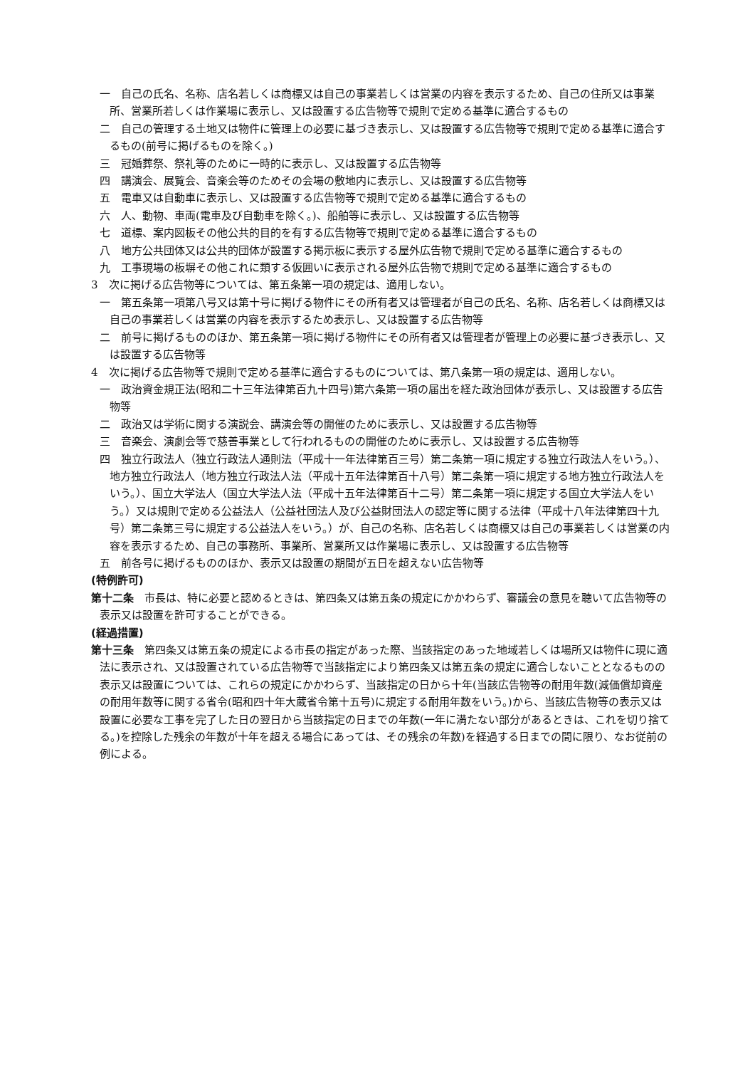一　自己の氏名、名称、店名若しくは商標又は自己の事業若しくは営業の内容を表示するため、自己の住所又は事業所、営業所若しくは作業場に表示し、又は設置する広告物等で規則で定める基準に適合するもの
二　自己の管理する土地又は物件に管理上の必要に基づき表示し、又は設置する広告物等で規則で定める基準に適合するもの(前号に掲げるものを除く。)
三　冠婚葬祭、祭礼等のために一時的に表示し、又は設置する広告物等
四　講演会、展覧会、音楽会等のためその会場の敷地内に表示し、又は設置する広告物等
五　電車又は自動車に表示し、又は設置する広告物等で規則で定める基準に適合するもの
六　人、動物、車両(電車及び自動車を除く。)、船舶等に表示し、又は設置する広告物等
七　道標、案内図板その他公共的目的を有する広告物等で規則で定める基準に適合するもの
八　地方公共団体又は公共的団体が設置する掲示板に表示する屋外広告物で規則で定める基準に適合するもの
九　工事現場の板塀その他これに類する仮囲いに表示される屋外広告物で規則で定める基準に適合するもの
3　次に掲げる広告物等については、第五条第一項の規定は、適用しない。
一　第五条第一項第八号又は第十号に掲げる物件にその所有者又は管理者が自己の氏名、名称、店名若しくは商標又は自己の事業若しくは営業の内容を表示するため表示し、又は設置する広告物等
二　前号に掲げるもののほか、第五条第一項に掲げる物件にその所有者又は管理者が管理上の必要に基づき表示し、又は設置する広告物等
4　次に掲げる広告物等で規則で定める基準に適合するものについては、第八条第一項の規定は、適用しない。
一　政治資金規正法(昭和二十三年法律第百九十四号)第六条第一項の届出を経た政治団体が表示し、又は設置する広告物等
二　政治又は学術に関する演説会、講演会等の開催のために表示し、又は設置する広告物等
三　音楽会、演劇会等で慈善事業として行われるものの開催のために表示し、又は設置する広告物等
四　独立行政法人（独立行政法人通則法（平成十一年法律第百三号）第二条第一項に規定する独立行政法人をいう。）、地方独立行政法人（地方独立行政法人法（平成十五年法律第百十八号）第二条第一項に規定する地方独立行政法人をいう。）、国立大学法人（国立大学法人法（平成十五年法律第百十二号）第二条第一項に規定する国立大学法人をいう。）又は規則で定める公益法人（公益社団法人及び公益財団法人の認定等に関する法律（平成十八年法律第四十九号）第二条第三号に規定する公益法人をいう。）が、自己の名称、店名若しくは商標又は自己の事業若しくは営業の内容を表示するため、自己の事務所、事業所、営業所又は作業場に表示し、又は設置する広告物等
五　前各号に掲げるもののほか、表示又は設置の期間が五日を超えない広告物等
(特例許可)
第十二条　市長は、特に必要と認めるときは、第四条又は第五条の規定にかかわらず、審議会の意見を聴いて広告物等の表示又は設置を許可することができる。
(経過措置)
第十三条　第四条又は第五条の規定による市長の指定があった際、当該指定のあった地域若しくは場所又は物件に現に適法に表示され、又は設置されている広告物等で当該指定により第四条又は第五条の規定に適合しないこととなるものの表示又は設置については、これらの規定にかかわらず、当該指定の日から十年(当該広告物等の耐用年数(減価償却資産の耐用年数等に関する省令(昭和四十年大蔵省令第十五号)に規定する耐用年数をいう。)から、当該広告物等の表示又は設置に必要な工事を完了した日の翌日から当該指定の日までの年数(一年に満たない部分があるときは、これを切り捨てる。)を控除した残余の年数が十年を超える場合にあっては、その残余の年数)を経過する日までの間に限り、なお従前の例による。